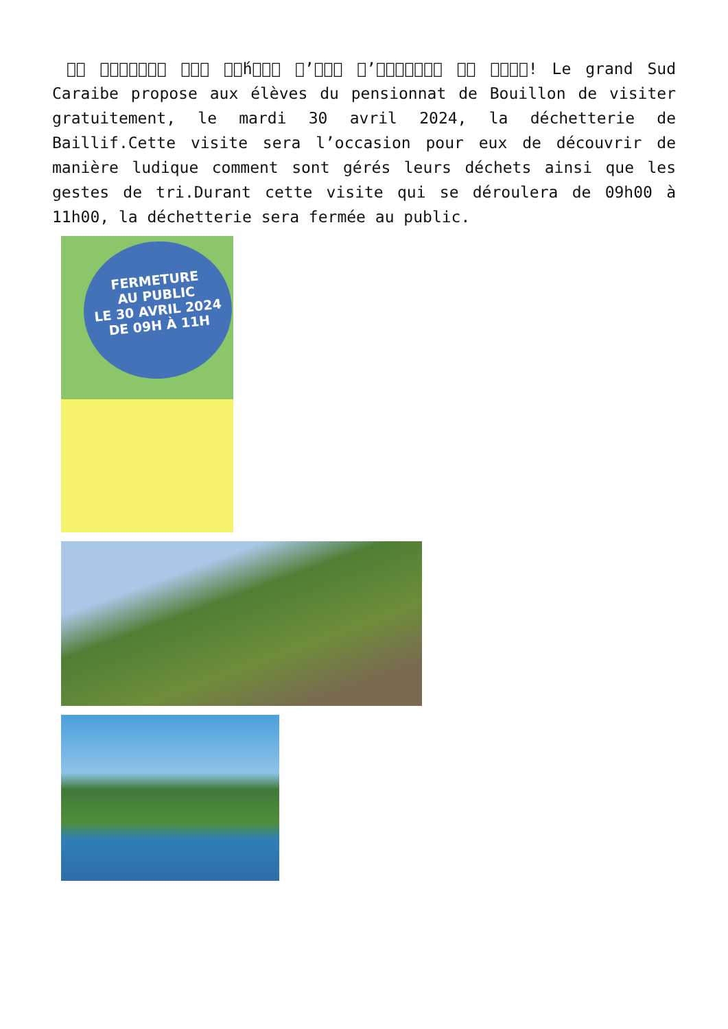􏰀􏰀 􏰀􏰀􏰀􏰀􏰀􏰀􏰀 􏰀􏰀􏰀 􏰀􏰀́h􏰀􏰀􏰀 􏰀’􏰀􏰀􏰀 􏰀’􏰀􏰀􏰀􏰀􏰀􏰀􏰀 􏰀􏰀 􏰀􏰀􏰀􏰀! Le grand Sud Caraibe propose aux élèves du pensionnat de Bouillon de visiter gratuitement, le mardi 30 avril 2024, la déchetterie de Baillif.Cette visite sera l’occasion pour eux de découvrir de manière ludique comment sont gérés leurs déchets ainsi que les gestes de tri.Durant cette visite qui se déroulera de 09h00 à 11h00, la déchetterie sera fermée au public.
FERMETURE
AU PUBLIC
LE 30 AVRIL 2024
DE 09H À 11H